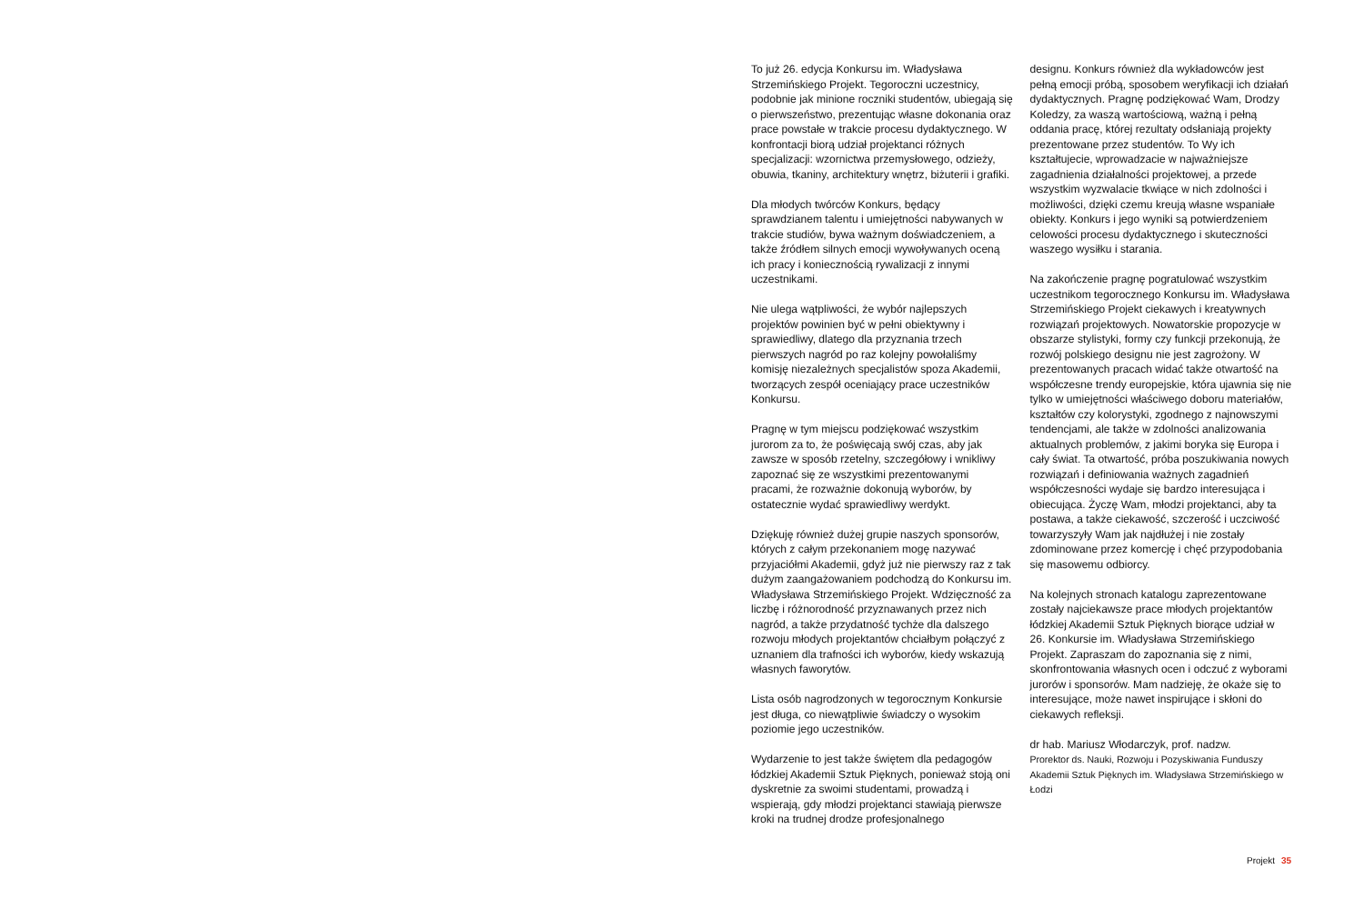To już 26. edycja Konkursu im. Władysława Strzemińskiego Projekt. Tegoroczni uczestnicy, podobnie jak minione roczniki studentów, ubiegają się o pierwszeństwo, prezentując własne dokonania oraz prace powstałe w trakcie procesu dydaktycznego. W konfrontacji biorą udział projektanci różnych specjalizacji: wzornictwa przemysłowego, odzieży, obuwia, tkaniny, architektury wnętrz, biżuterii i grafiki.
Dla młodych twórców Konkurs, będący sprawdzianem talentu i umiejętności nabywanych w trakcie studiów, bywa ważnym doświadczeniem, a także źródłem silnych emocji wywoływanych oceną ich pracy i koniecznością rywalizacji z innymi uczestnikami.
Nie ulega wątpliwości, że wybór najlepszych projektów powinien być w pełni obiektywny i sprawiedliwy, dlatego dla przyznania trzech pierwszych nagród po raz kolejny powołaliśmy komisję niezależnych specjalistów spoza Akademii, tworzących zespół oceniający prace uczestników Konkursu.
Pragnę w tym miejscu podziękować wszystkim jurorom za to, że poświęcają swój czas, aby jak zawsze w sposób rzetelny, szczegółowy i wnikliwy zapoznać się ze wszystkimi prezentowanymi pracami, że rozważnie dokonują wyborów, by ostatecznie wydać sprawiedliwy werdykt.
Dziękuję również dużej grupie naszych sponsorów, których z całym przekonaniem mogę nazywać przyjaciółmi Akademii, gdyż już nie pierwszy raz z tak dużym zaangażowaniem podchodzą do Konkursu im. Władysława Strzemińskiego Projekt. Wdzięczność za liczbę i różnorodność przyznawanych przez nich nagród, a także przydatność tychże dla dalszego rozwoju młodych projektantów chciałbym połączyć z uznaniem dla trafności ich wyborów, kiedy wskazują własnych faworytów.
Lista osób nagrodzonych w tegorocznym Konkursie jest długa, co niewątpliwie świadczy o wysokim poziomie jego uczestników.
Wydarzenie to jest także świętem dla pedagogów łódzkiej Akademii Sztuk Pięknych, ponieważ stoją oni dyskretnie za swoimi studentami, prowadzą i wspierają, gdy młodzi projektanci stawiają pierwsze kroki na trudnej drodze profesjonalnego
designu. Konkurs również dla wykładowców jest pełną emocji próbą, sposobem weryfikacji ich działań dydaktycznych. Pragnę podziękować Wam, Drodzy Koledzy, za waszą wartościową, ważną i pełną oddania pracę, której rezultaty odsłaniają projekty prezentowane przez studentów. To Wy ich kształtujecie, wprowadzacie w najważniejsze zagadnienia działalności projektowej, a przede wszystkim wyzwalacie tkwiące w nich zdolności i możliwości, dzięki czemu kreują własne wspaniałe obiekty. Konkurs i jego wyniki są potwierdzeniem celowości procesu dydaktycznego i skuteczności waszego wysiłku i starania.
Na zakończenie pragnę pogratulować wszystkim uczestnikom tegorocznego Konkursu im. Władysława Strzemińskiego Projekt ciekawych i kreatywnych rozwiązań projektowych. Nowatorskie propozycje w obszarze stylistyki, formy czy funkcji przekonują, że rozwój polskiego designu nie jest zagrożony. W prezentowanych pracach widać także otwartość na współczesne trendy europejskie, która ujawnia się nie tylko w umiejętności właściwego doboru materiałów, kształtów czy kolorystyki, zgodnego z najnowszymi tendencjami, ale także w zdolności analizowania aktualnych problemów, z jakimi boryka się Europa i cały świat. Ta otwartość, próba poszukiwania nowych rozwiązań i definiowania ważnych zagadnień współczesności wydaje się bardzo interesująca i obiecująca. Życzę Wam, młodzi projektanci, aby ta postawa, a także ciekawość, szczerość i uczciwość towarzyszyły Wam jak najdłużej i nie zostały zdominowane przez komercję i chęć przypodobania się masowemu odbiorcy.
Na kolejnych stronach katalogu zaprezentowane zostały najciekawsze prace młodych projektantów łódzkiej Akademii Sztuk Pięknych biorące udział w 26. Konkursie im. Władysława Strzemińskiego Projekt. Zapraszam do zapoznania się z nimi, skonfrontowania własnych ocen i odczuć z wyborami jurorów i sponsorów. Mam nadzieję, że okaże się to interesujące, może nawet inspirujące i skłoni do ciekawych refleksji.
dr hab. Mariusz Włodarczyk, prof. nadzw.
Prorektor ds. Nauki, Rozwoju i Pozyskiwania Funduszy Akademii Sztuk Pięknych im. Władysława Strzemińskiego w Łodzi
Projekt 35